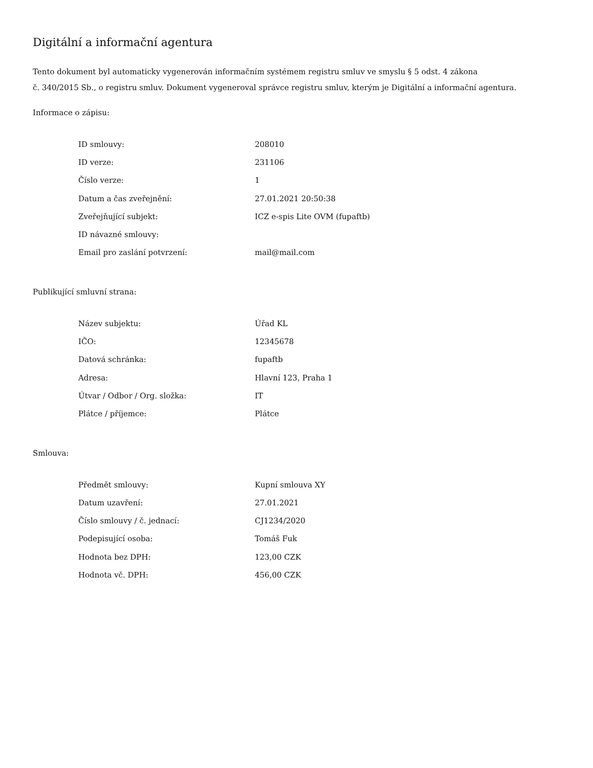Digitální a informační agentura
Tento dokument byl automaticky vygenerován informačním systémem registru smluv ve smyslu § 5 odst. 4 zákona
č. 340/2015 Sb., o registru smluv. Dokument vygeneroval správce registru smluv, kterým je Digitální a informační agentura.
Informace o zápisu:
| ID smlouvy: | 208010 |
| ID verze: | 231106 |
| Číslo verze: | 1 |
| Datum a čas zveřejnění: | 27.01.2021 20:50:38 |
| Zveřejňující subjekt: | ICZ e-spis Lite OVM (fupaftb) |
| ID návazné smlouvy: | |
| Email pro zaslání potvrzení: | mail@mail.com |
Publikující smluvní strana:
| Název subjektu: | Úřad KL |
| IČO: | 12345678 |
| Datová schránka: | fupaftb |
| Adresa: | Hlavní 123, Praha 1 |
| Útvar / Odbor / Org. složka: | IT |
| Plátce / příjemce: | Plátce |
Smlouva:
| Předmět smlouvy: | Kupní smlouva XY |
| Datum uzavření: | 27.01.2021 |
| Číslo smlouvy / č. jednací: | CJ1234/2020 |
| Podepisující osoba: | Tomáš Fuk |
| Hodnota bez DPH: | 123,00 CZK |
| Hodnota vč. DPH: | 456,00 CZK |